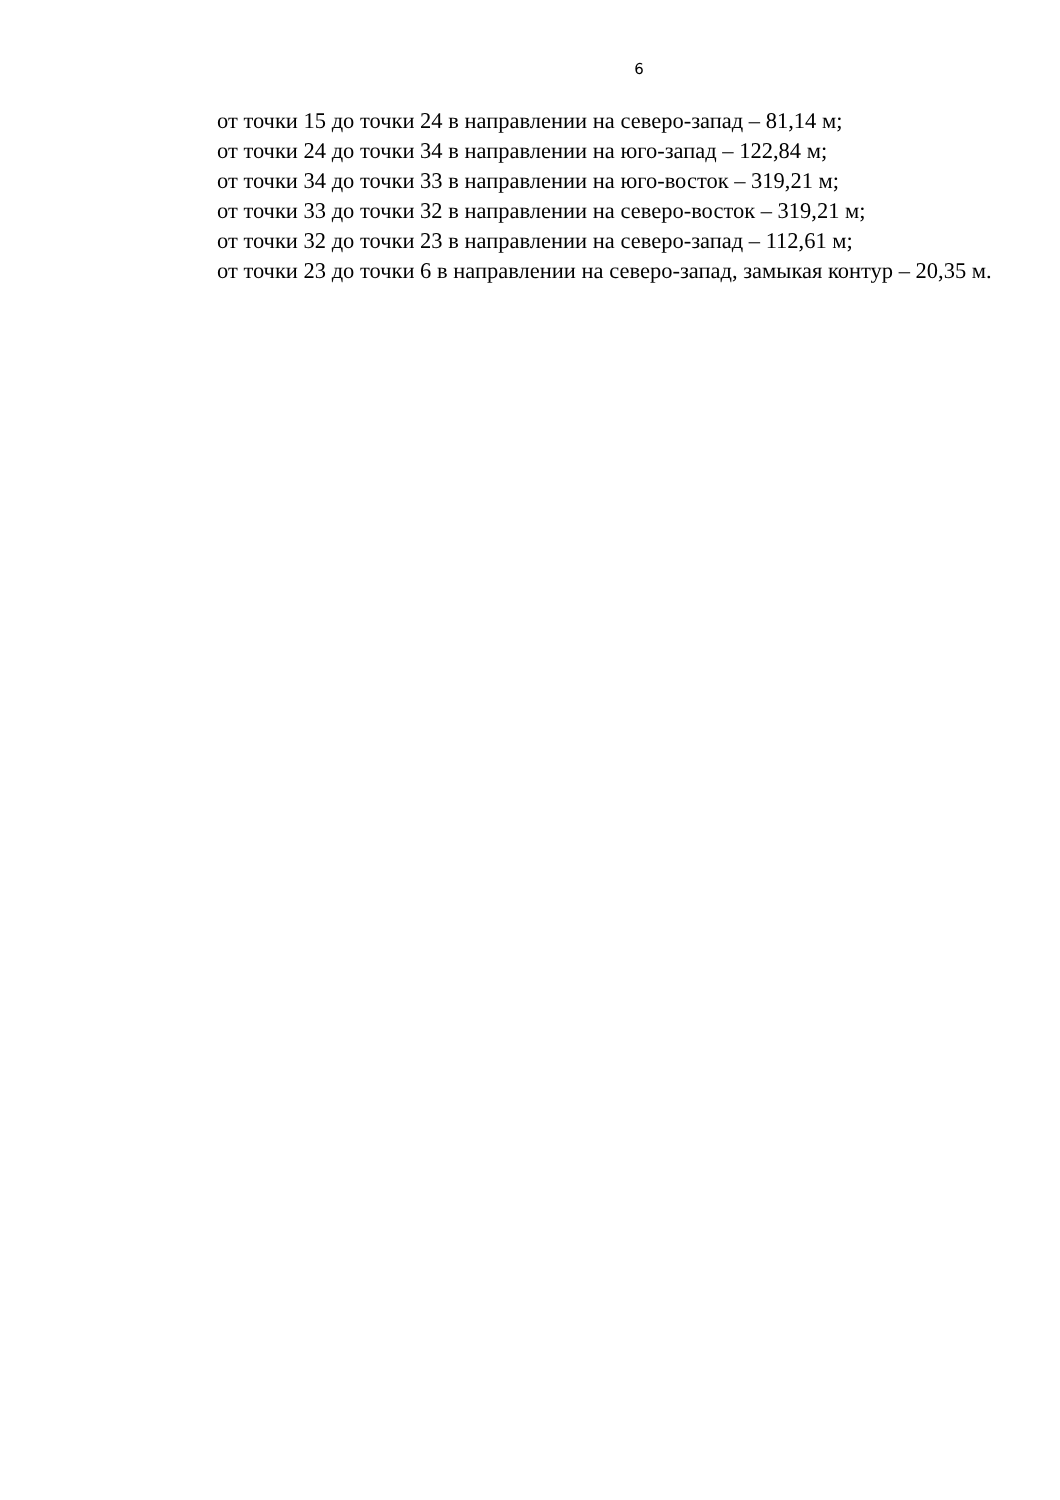6
от точки 15 до точки 24 в направлении на северо-запад – 81,14 м;
от точки 24 до точки 34 в направлении на юго-запад – 122,84 м;
от точки 34 до точки 33 в направлении на юго-восток – 319,21 м;
от точки 33 до точки 32 в направлении на северо-восток – 319,21 м;
от точки 32 до точки 23 в направлении на северо-запад – 112,61 м;
от точки 23 до точки 6 в направлении на северо-запад, замыкая контур – 20,35 м.